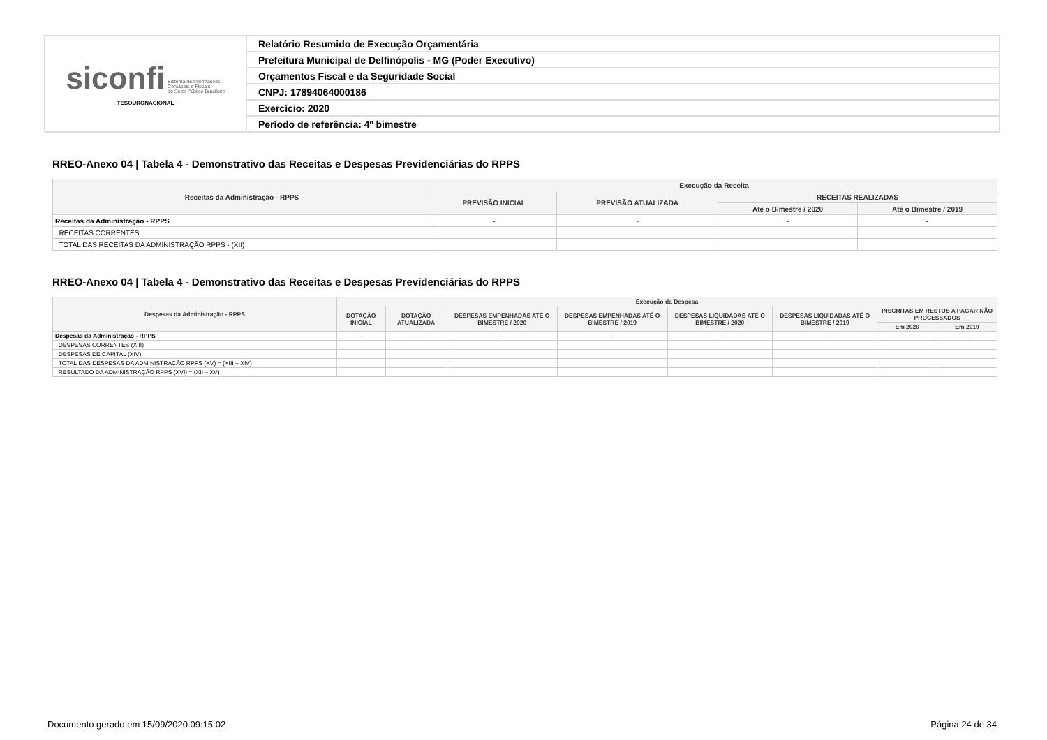| siconfi Sistema de Informações Contábeis e Fiscais do Setor Público Brasileiro TESOURONACIONAL | Relatório Resumido de Execução Orçamentária |
| | Prefeitura Municipal de Delfinópolis - MG (Poder Executivo) |
| | Orçamentos Fiscal e da Seguridade Social |
| | CNPJ: 17894064000186 |
| | Exercício: 2020 |
| | Período de referência: 4º bimestre |
RREO-Anexo 04 | Tabela 4 - Demonstrativo das Receitas e Despesas Previdenciárias do RPPS
| Receitas da Administração - RPPS | Execução da Receita | | | |
| --- | --- | --- | --- | --- |
| | PREVISÃO INICIAL | PREVISÃO ATUALIZADA | RECEITAS REALIZADAS | |
| | | | Até o Bimestre / 2020 | Até o Bimestre / 2019 |
| Receitas da Administração - RPPS | - | - | - | - |
| RECEITAS CORRENTES | | | | |
| TOTAL DAS RECEITAS DA ADMINISTRAÇÃO RPPS - (XII) | | | | |
RREO-Anexo 04 | Tabela 4 - Demonstrativo das Receitas e Despesas Previdenciárias do RPPS
| Despesas da Administração - RPPS | Execução da Despesa | | | | | | | |
| --- | --- | --- | --- | --- | --- | --- | --- | --- |
| | DOTAÇÃO INICIAL | DOTAÇÃO ATUALIZADA | DESPESAS EMPENHADAS ATÉ O BIMESTRE / 2020 | DESPESAS EMPENHADAS ATÉ O BIMESTRE / 2019 | DESPESAS LIQUIDADAS ATÉ O BIMESTRE / 2020 | DESPESAS LIQUIDADAS ATÉ O BIMESTRE / 2019 | INSCRITAS EM RESTOS A PAGAR NÃO PROCESSADOS | |
| | | | | | | | Em 2020 | Em 2019 |
| Despesas da Administração - RPPS | - | - | - | - | - | - | - | - |
| DESPESAS CORRENTES (XIII) | | | | | | | | |
| DESPESAS DE CAPITAL (XIV) | | | | | | | | |
| TOTAL DAS DESPESAS DA ADMINISTRAÇÃO RPPS (XV) = (XIII + XIV) | | | | | | | | |
| RESULTADO DA ADMINISTRAÇÃO RPPS (XVI) = (XII – XV) | | | | | | | | |
Documento gerado em 15/09/2020 09:15:02
Página 24 de 34